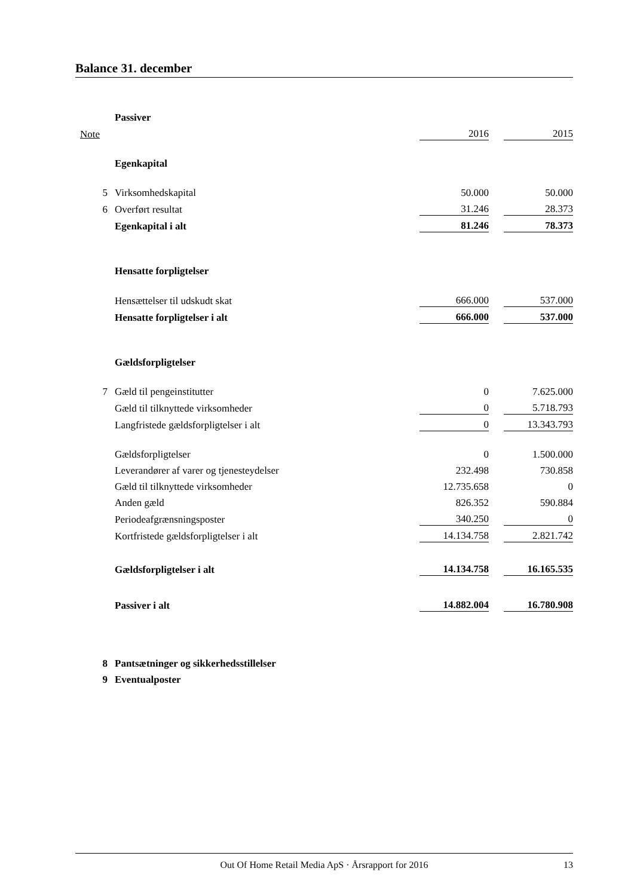Balance 31. december
| | Passiver | | | |
| Note | | 2016 | | 2015 |
| | Egenkapital | | | |
| 5 | Virksomhedskapital | 50.000 | | 50.000 |
| 6 | Overført resultat | 31.246 | | 28.373 |
| | Egenkapital i alt | 81.246 | | 78.373 |
| | Hensatte forpligtelser | | | |
| | Hensættelser til udskudt skat | 666.000 | | 537.000 |
| | Hensatte forpligtelser i alt | 666.000 | | 537.000 |
| | Gældsforpligtelser | | | |
| 7 | Gæld til pengeinstitutter | 0 | | 7.625.000 |
| | Gæld til tilknyttede virksomheder | 0 | | 5.718.793 |
| | Langfristede gældsforpligtelser i alt | 0 | | 13.343.793 |
| | Gældsforpligtelser | 0 | | 1.500.000 |
| | Leverandører af varer og tjenesteydelser | 232.498 | | 730.858 |
| | Gæld til tilknyttede virksomheder | 12.735.658 | | 0 |
| | Anden gæld | 826.352 | | 590.884 |
| | Periodeafgrænsningsposter | 340.250 | | 0 |
| | Kortfristede gældsforpligtelser i alt | 14.134.758 | | 2.821.742 |
| | Gældsforpligtelser i alt | 14.134.758 | | 16.165.535 |
| | Passiver i alt | 14.882.004 | | 16.780.908 |
| 8 | Pantsætninger og sikkerhedsstillelser | | | |
| 9 | Eventualposter | | | |
Out Of Home Retail Media ApS · Årsrapport for 2016 13